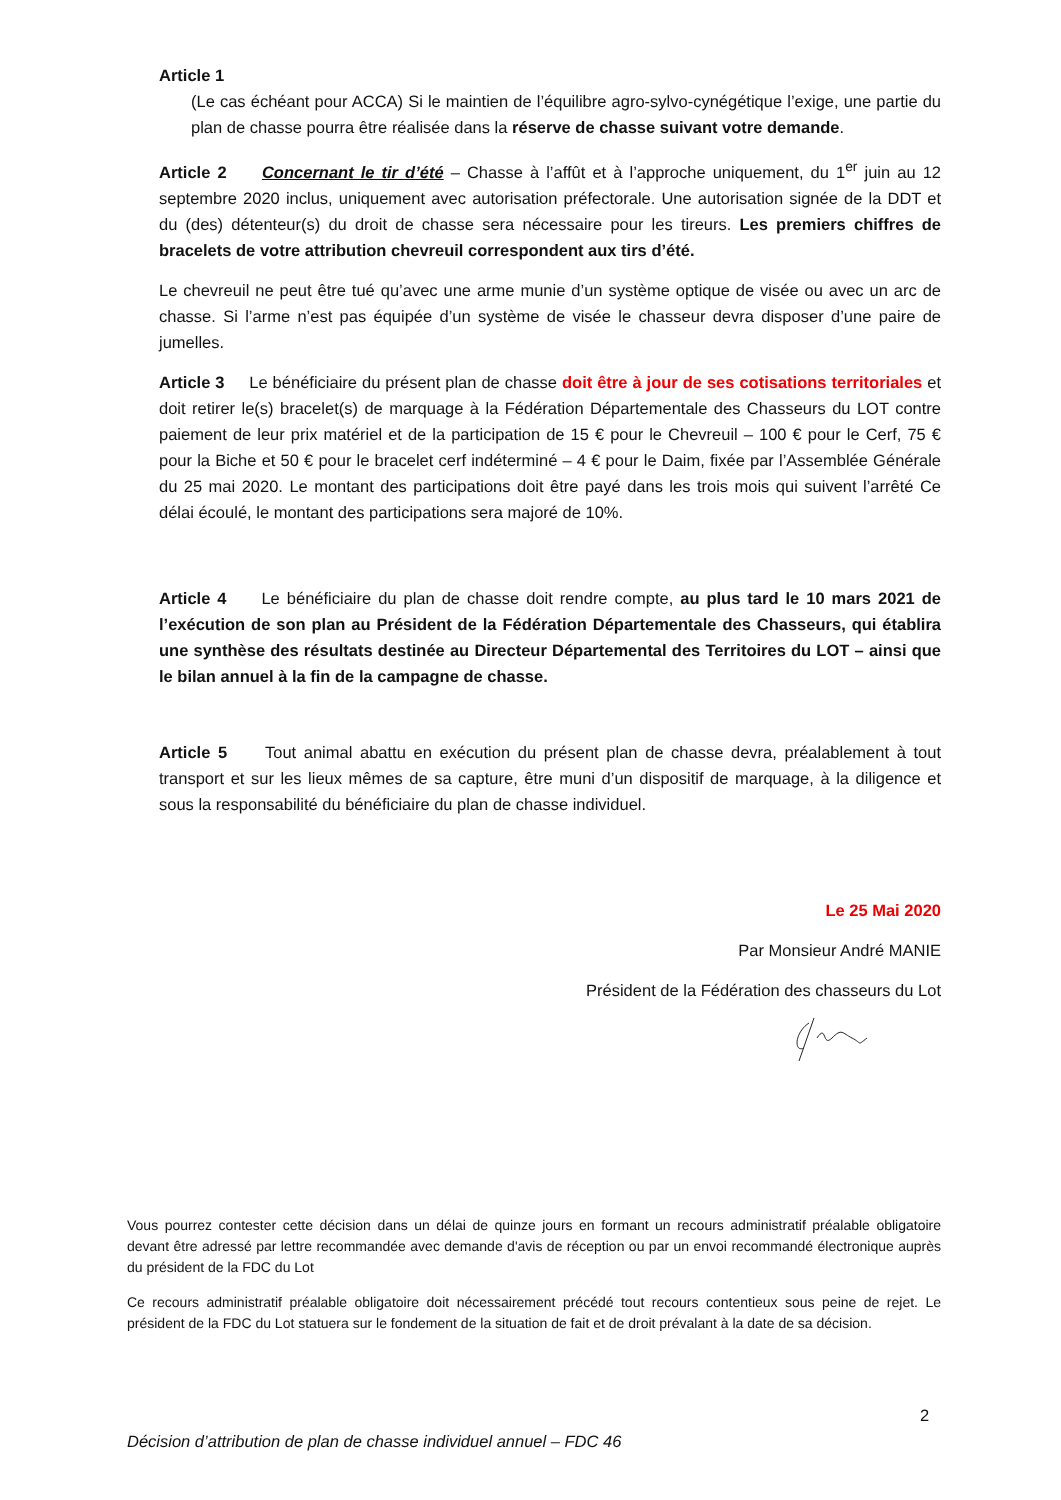Article 1
(Le cas échéant pour ACCA) Si le maintien de l’équilibre agro-sylvo-cynégétique l’exige, une partie du plan de chasse pourra être réalisée dans la réserve de chasse suivant votre demande.
Article 2 Concernant le tir d’été – Chasse à l’affût et à l’approche uniquement, du 1<sup>er</sup> juin au 12 septembre 2020 inclus, uniquement avec autorisation préfectorale. Une autorisation signée de la DDT et du (des) détenteur(s) du droit de chasse sera nécessaire pour les tireurs. Les premiers chiffres de bracelets de votre attribution chevreuil correspondent aux tirs d’été.
Le chevreuil ne peut être tué qu’avec une arme munie d’un système optique de visée ou avec un arc de chasse. Si l’arme n’est pas équipée d’un système de visée le chasseur devra disposer d’une paire de jumelles.
Article 3 Le bénéficiaire du présent plan de chasse doit être à jour de ses cotisations territoriales et doit retirer le(s) bracelet(s) de marquage à la Fédération Départementale des Chasseurs du LOT contre paiement de leur prix matériel et de la participation de 15 € pour le Chevreuil – 100 € pour le Cerf, 75 € pour la Biche et 50 € pour le bracelet cerf indéterminé – 4 € pour le Daim, fixée par l’Assemblée Générale du 25 mai 2020. Le montant des participations doit être payé dans les trois mois qui suivent l’arrêté Ce délai écoulé, le montant des participations sera majoré de 10%.
Article 4 Le bénéficiaire du plan de chasse doit rendre compte, au plus tard le 10 mars 2021 de l’exécution de son plan au Président de la Fédération Départementale des Chasseurs, qui établira une synthèse des résultats destinée au Directeur Départemental des Territoires du LOT – ainsi que le bilan annuel à la fin de la campagne de chasse.
Article 5 Tout animal abattu en exécution du présent plan de chasse devra, préalablement à tout transport et sur les lieux mêmes de sa capture, être muni d’un dispositif de marquage, à la diligence et sous la responsabilité du bénéficiaire du plan de chasse individuel.
Le 25 Mai 2020
Par Monsieur André MANIE
Président de la Fédération des chasseurs du Lot
Vous pourrez contester cette décision dans un délai de quinze jours en formant un recours administratif préalable obligatoire devant être adressé par lettre recommandée avec demande d'avis de réception ou par un envoi recommandé électronique auprès du président de la FDC du Lot
Ce recours administratif préalable obligatoire doit nécessairement précédé tout recours contentieux sous peine de rejet. Le président de la FDC du Lot statuera sur le fondement de la situation de fait et de droit prévalant à la date de sa décision.
2
Décision d’attribution de plan de chasse individuel annuel – FDC 46